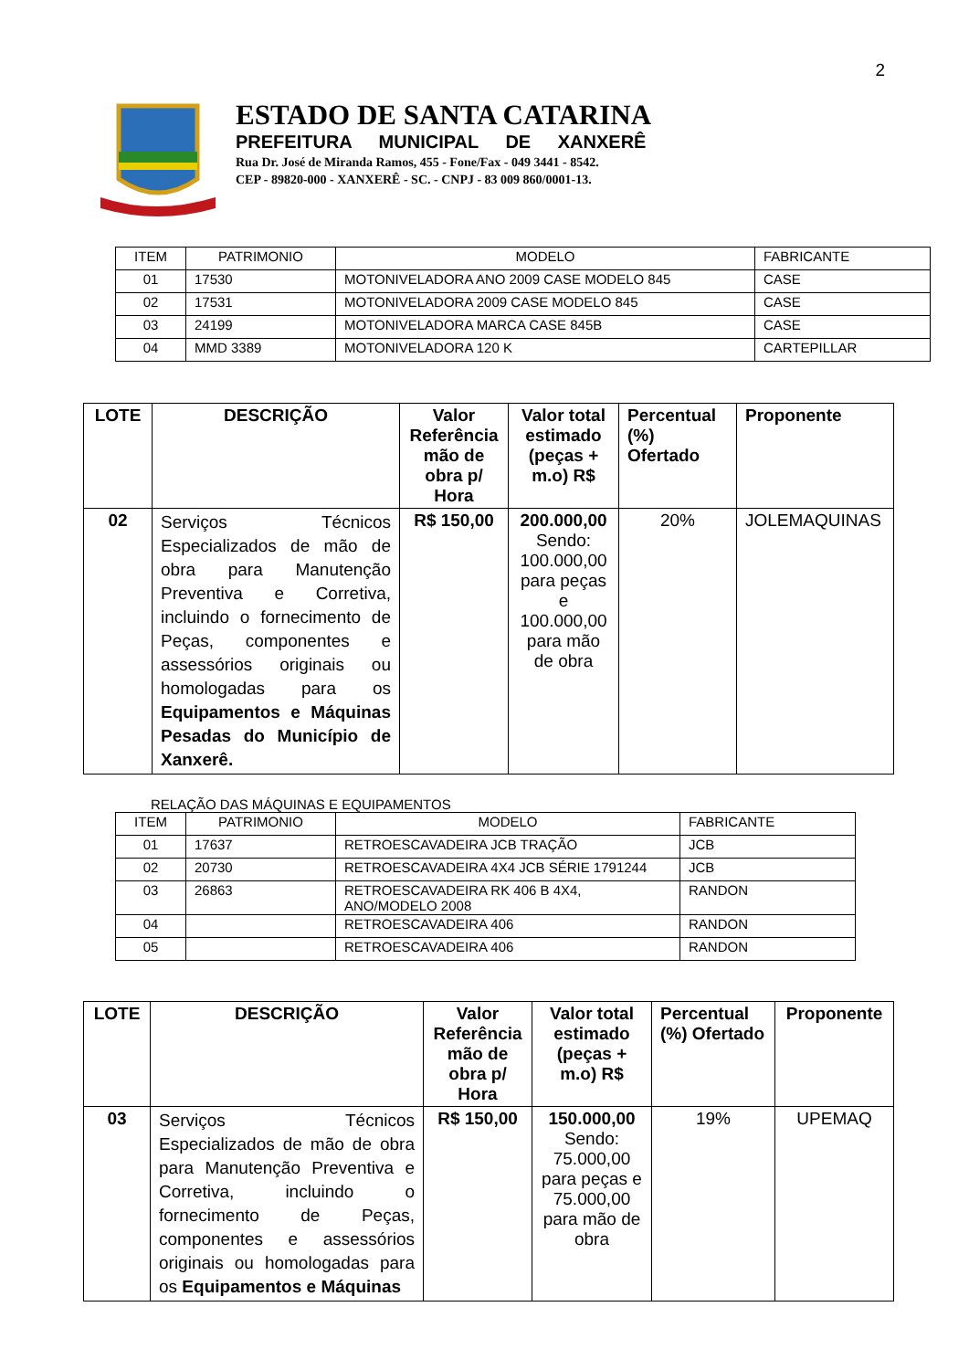2
ESTADO DE SANTA CATARINA
PREFEITURA MUNICIPAL DE XANXERÊ
Rua Dr. José de Miranda Ramos, 455 - Fone/Fax - 049 3441 - 8542.
CEP - 89820-000 - XANXERÊ - SC. - CNPJ - 83 009 860/0001-13.
| ITEM | PATRIMONIO | MODELO | FABRICANTE |
| --- | --- | --- | --- |
| 01 | 17530 | MOTONIVELADORA ANO 2009 CASE MODELO 845 | CASE |
| 02 | 17531 | MOTONIVELADORA 2009 CASE MODELO 845 | CASE |
| 03 | 24199 | MOTONIVELADORA MARCA CASE 845B | CASE |
| 04 | MMD 3389 | MOTONIVELADORA 120 K | CARTEPILLAR |
| LOTE | DESCRIÇÃO | Valor Referência mão de obra p/ Hora | Valor total estimado (peças + m.o) R$ | Percentual (%) Ofertado | Proponente |
| --- | --- | --- | --- | --- | --- |
| 02 | Serviços Técnicos Especializados de mão de obra para Manutenção Preventiva e Corretiva, incluindo o fornecimento de Peças, componentes e assessórios originais ou homologadas para os Equipamentos e Máquinas Pesadas do Município de Xanxerê. | R$ 150,00 | 200.000,00 Sendo: 100.000,00 para peças e 100.000,00 para mão de obra | 20% | JOLEMAQUINAS |
RELAÇÃO DAS MÁQUINAS E EQUIPAMENTOS
| ITEM | PATRIMONIO | MODELO | FABRICANTE |
| --- | --- | --- | --- |
| 01 | 17637 | RETROESCAVADEIRA JCB TRAÇÃO | JCB |
| 02 | 20730 | RETROESCAVADEIRA 4X4 JCB SÉRIE 1791244 | JCB |
| 03 | 26863 | RETROESCAVADEIRA RK 406 B 4X4, ANO/MODELO 2008 | RANDON |
| 04 | | RETROESCAVADEIRA 406 | RANDON |
| 05 | | RETROESCAVADEIRA 406 | RANDON |
| LOTE | DESCRIÇÃO | Valor Referência mão de obra p/ Hora | Valor total estimado (peças + m.o) R$ | Percentual (%) Ofertado | Proponente |
| --- | --- | --- | --- | --- | --- |
| 03 | Serviços Técnicos Especializados de mão de obra para Manutenção Preventiva e Corretiva, incluindo o fornecimento de Peças, componentes e assessórios originais ou homologadas para os Equipamentos e Máquinas | R$ 150,00 | 150.000,00 Sendo: 75.000,00 para peças e 75.000,00 para mão de obra | 19% | UPEMAQ |